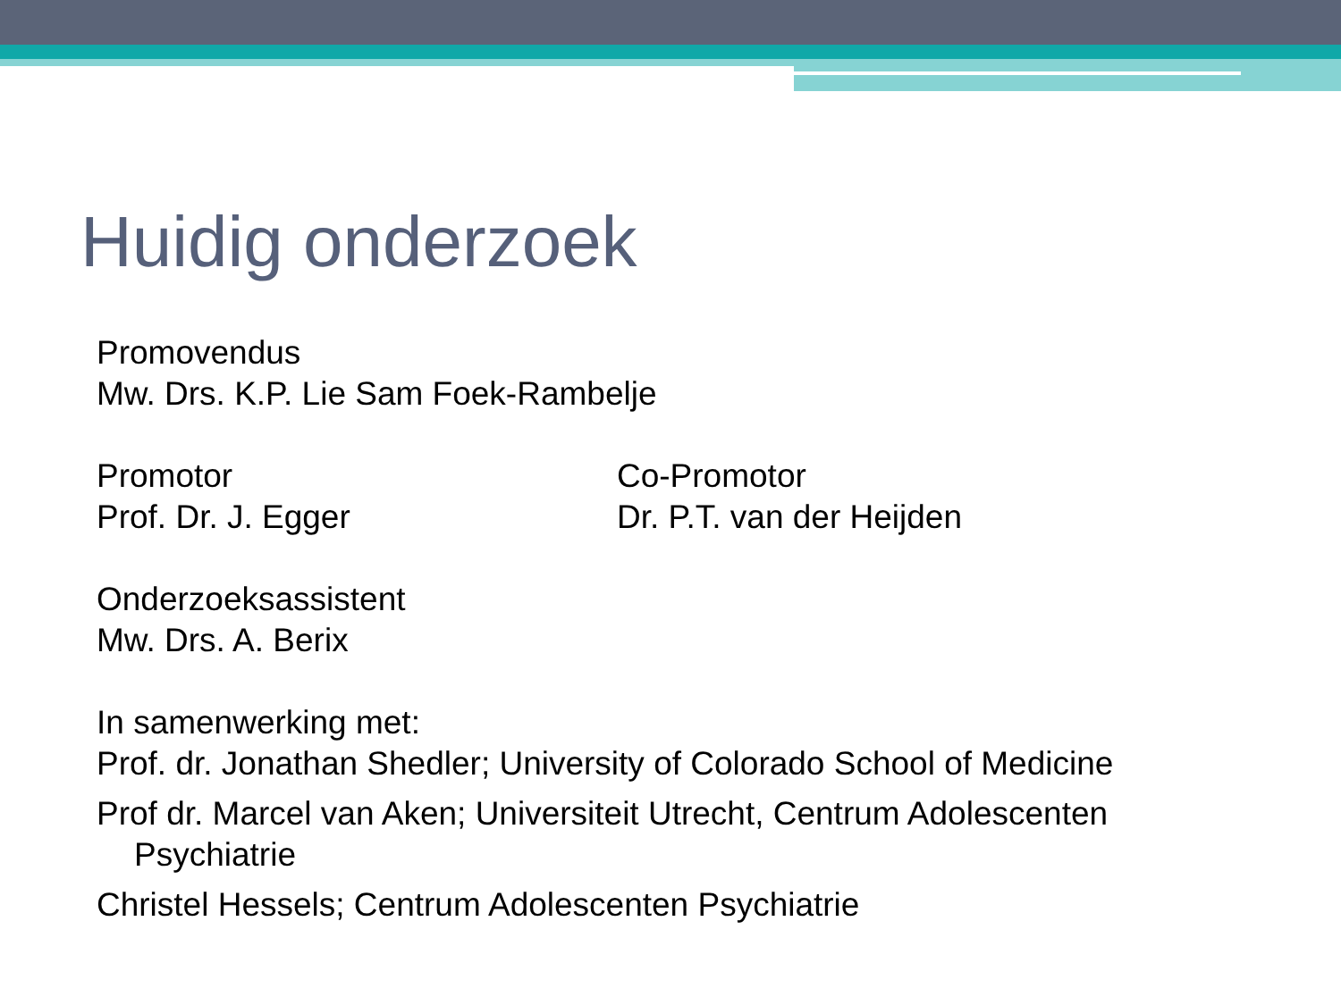Huidig onderzoek
Promovendus
Mw. Drs. K.P. Lie Sam Foek-Rambelje
Promotor
Prof. Dr. J. Egger
Co-Promotor
Dr. P.T. van der Heijden
Onderzoeksassistent
Mw. Drs. A. Berix
In samenwerking met:
Prof. dr. Jonathan Shedler; University of Colorado School of Medicine
Prof dr. Marcel van Aken; Universiteit Utrecht, Centrum Adolescenten
Psychiatrie
Christel Hessels; Centrum Adolescenten Psychiatrie